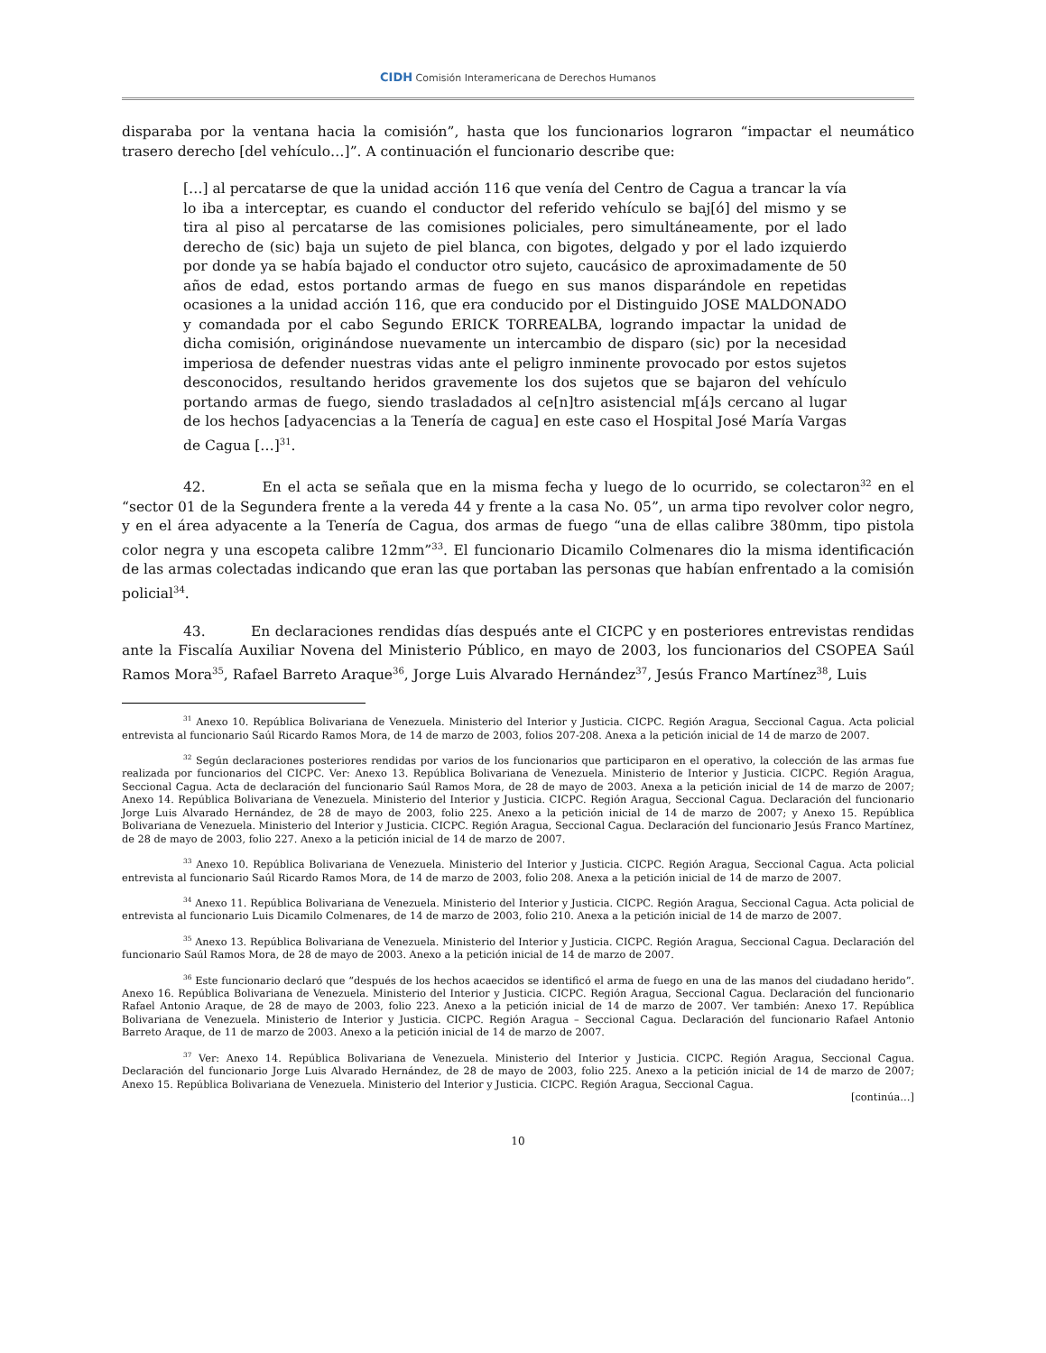CIDH Comisión Interamericana de Derechos Humanos
disparaba por la ventana hacia la comisión”, hasta que los funcionarios lograron “impactar el neumático trasero derecho [del vehículo…]”. A continuación el funcionario describe que:
[…] al percatarse de que la unidad acción 116 que venía del Centro de Cagua a trancar la vía lo iba a interceptar, es cuando el conductor del referido vehículo se baj[ó] del mismo y se tira al piso al percatarse de las comisiones policiales, pero simultáneamente, por el lado derecho de (sic) baja un sujeto de piel blanca, con bigotes, delgado y por el lado izquierdo por donde ya se había bajado el conductor otro sujeto, caucásico de aproximadamente de 50 años de edad, estos portando armas de fuego en sus manos disparándole en repetidas ocasiones a la unidad acción 116, que era conducido por el Distinguido JOSE MALDONADO y comandada por el cabo Segundo ERICK TORREALBA, logrando impactar la unidad de dicha comisión, originándose nuevamente un intercambio de disparo (sic) por la necesidad imperiosa de defender nuestras vidas ante el peligro inminente provocado por estos sujetos desconocidos, resultando heridos gravemente los dos sujetos que se bajaron del vehículo portando armas de fuego, siendo trasladados al ce[n]tro asistencial m[á]s cercano al lugar de los hechos [adyacencias a la Tenería de cagua] en este caso el Hospital José María Vargas de Cagua […]<sup>31</sup>.
42. En el acta se señala que en la misma fecha y luego de lo ocurrido, se colectaron<sup>32</sup> en el “sector 01 de la Segundera frente a la vereda 44 y frente a la casa No. 05”, un arma tipo revolver color negro, y en el área adyacente a la Tenería de Cagua, dos armas de fuego “una de ellas calibre 380mm, tipo pistola color negra y una escopeta calibre 12mm”<sup>33</sup>. El funcionario Dicamilo Colmenares dio la misma identificación de las armas colectadas indicando que eran las que portaban las personas que habían enfrentado a la comisión policial<sup>34</sup>.
43. En declaraciones rendidas días después ante el CICPC y en posteriores entrevistas rendidas ante la Fiscalía Auxiliar Novena del Ministerio Público, en mayo de 2003, los funcionarios del CSOPEA Saúl Ramos Mora<sup>35</sup>, Rafael Barreto Araque<sup>36</sup>, Jorge Luis Alvarado Hernández<sup>37</sup>, Jesús Franco Martínez<sup>38</sup>, Luis
<sup>31</sup> Anexo 10. República Bolivariana de Venezuela. Ministerio del Interior y Justicia. CICPC. Región Aragua, Seccional Cagua. Acta policial entrevista al funcionario Saúl Ricardo Ramos Mora, de 14 de marzo de 2003, folios 207-208. Anexa a la petición inicial de 14 de marzo de 2007.
<sup>32</sup> Según declaraciones posteriores rendidas por varios de los funcionarios que participaron en el operativo, la colección de las armas fue realizada por funcionarios del CICPC. Ver: Anexo 13. República Bolivariana de Venezuela. Ministerio de Interior y Justicia. CICPC. Región Aragua, Seccional Cagua. Acta de declaración del funcionario Saúl Ramos Mora, de 28 de mayo de 2003. Anexa a la petición inicial de 14 de marzo de 2007; Anexo 14. República Bolivariana de Venezuela. Ministerio del Interior y Justicia. CICPC. Región Aragua, Seccional Cagua. Declaración del funcionario Jorge Luis Alvarado Hernández, de 28 de mayo de 2003, folio 225. Anexo a la petición inicial de 14 de marzo de 2007; y Anexo 15. República Bolivariana de Venezuela. Ministerio del Interior y Justicia. CICPC. Región Aragua, Seccional Cagua. Declaración del funcionario Jesús Franco Martínez, de 28 de mayo de 2003, folio 227. Anexo a la petición inicial de 14 de marzo de 2007.
<sup>33</sup> Anexo 10. República Bolivariana de Venezuela. Ministerio del Interior y Justicia. CICPC. Región Aragua, Seccional Cagua. Acta policial entrevista al funcionario Saúl Ricardo Ramos Mora, de 14 de marzo de 2003, folio 208. Anexa a la petición inicial de 14 de marzo de 2007.
<sup>34</sup> Anexo 11. República Bolivariana de Venezuela. Ministerio del Interior y Justicia. CICPC. Región Aragua, Seccional Cagua. Acta policial de entrevista al funcionario Luis Dicamilo Colmenares, de 14 de marzo de 2003, folio 210. Anexa a la petición inicial de 14 de marzo de 2007.
<sup>35</sup> Anexo 13. República Bolivariana de Venezuela. Ministerio del Interior y Justicia. CICPC. Región Aragua, Seccional Cagua. Declaración del funcionario Saúl Ramos Mora, de 28 de mayo de 2003. Anexo a la petición inicial de 14 de marzo de 2007.
<sup>36</sup> Este funcionario declaró que “después de los hechos acaecidos se identificó el arma de fuego en una de las manos del ciudadano herido”. Anexo 16. República Bolivariana de Venezuela. Ministerio del Interior y Justicia. CICPC. Región Aragua, Seccional Cagua. Declaración del funcionario Rafael Antonio Araque, de 28 de mayo de 2003, folio 223. Anexo a la petición inicial de 14 de marzo de 2007. Ver también: Anexo 17. República Bolivariana de Venezuela. Ministerio de Interior y Justicia. CICPC. Región Aragua – Seccional Cagua. Declaración del funcionario Rafael Antonio Barreto Araque, de 11 de marzo de 2003. Anexo a la petición inicial de 14 de marzo de 2007.
<sup>37</sup> Ver: Anexo 14. República Bolivariana de Venezuela. Ministerio del Interior y Justicia. CICPC. Región Aragua, Seccional Cagua. Declaración del funcionario Jorge Luis Alvarado Hernández, de 28 de mayo de 2003, folio 225. Anexo a la petición inicial de 14 de marzo de 2007; Anexo 15. República Bolivariana de Venezuela. Ministerio del Interior y Justicia. CICPC. Región Aragua, Seccional Cagua.
[continúa…]
10